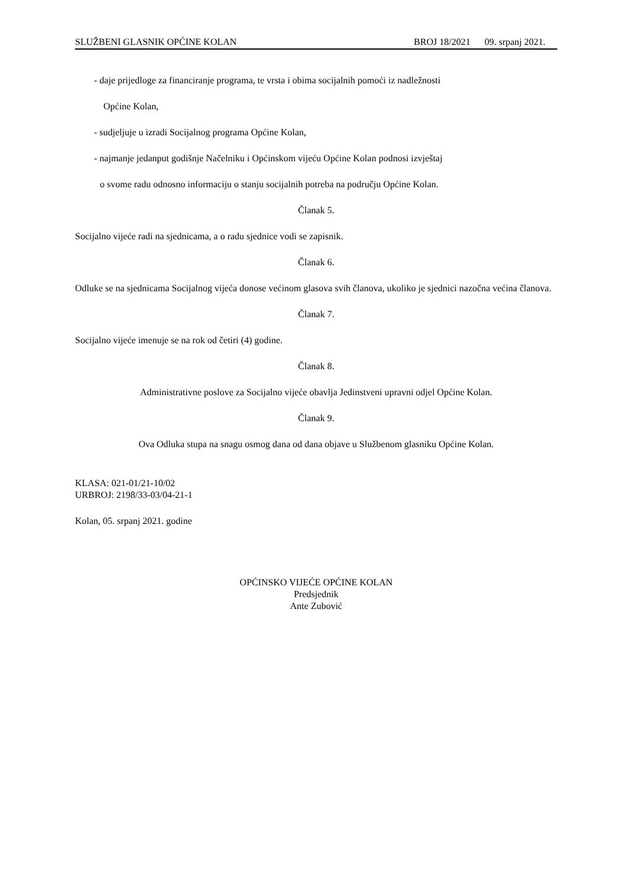SLUŽBENI GLASNIK OPĆINE KOLAN BROJ 18/2021 09. srpanj 2021.
- daje prijedloge za financiranje programa, te vrsta i obima socijalnih pomoći iz nadležnosti
Općine Kolan,
- sudjeljuje u izradi Socijalnog programa Općine Kolan,
- najmanje jedanput godišnje Načelniku i Općinskom vijeću Općine Kolan podnosi izvještaj
o svome radu odnosno informaciju o stanju socijalnih potreba na području Općine Kolan.
Članak 5.
Socijalno vijeće radi na sjednicama, a o radu sjednice vodi se zapisnik.
Članak 6.
Odluke se na sjednicama Socijalnog vijeća donose većinom glasova svih članova, ukoliko je sjednici nazočna većina članova.
Članak 7.
Socijalno vijeće imenuje se na rok od četiri (4) godine.
Članak 8.
Administrativne poslove za Socijalno vijeće obavlja Jedinstveni upravni odjel Općine Kolan.
Članak 9.
Ova Odluka stupa na snagu osmog dana od dana objave u Službenom glasniku Općine Kolan.
KLASA: 021-01/21-10/02
URBROJ: 2198/33-03/04-21-1
Kolan, 05. srpanj 2021. godine
OPĆINSKO VIJEĆE OPĆINE KOLAN
Predsjednik
Ante Zubović